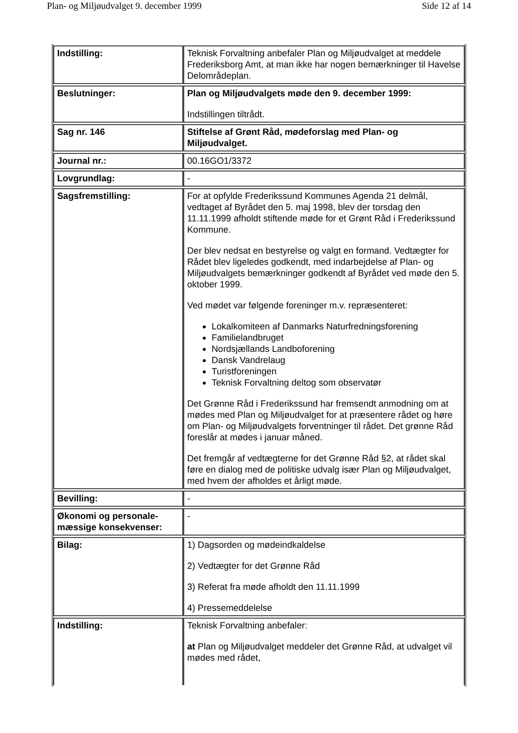Plan- og Miljøudvalget 9. december 1999 Side 12 af 14
| Indstilling: | Teknisk Forvaltning anbefaler Plan og Miljøudvalget at meddele Frederiksborg Amt, at man ikke har nogen bemærkninger til Havelse Delområdeplan. |
| Beslutninger: | Plan og Miljøudvalgets møde den 9. december 1999: Indstillingen tiltrådt. |
| Sag nr. 146 | Stiftelse af Grønt Råd, mødeforslag med Plan- og Miljøudvalget. |
| Journal nr.: | 00.16GO1/3372 |
| Lovgrundlag: | - |
| Sagsfremstilling: | For at opfylde Frederikssund Kommunes Agenda 21 delmål, vedtaget af Byrådet den 5. maj 1998, blev der torsdag den 11.11.1999 afholdt stiftende møde for et Grønt Råd i Frederikssund Kommune. Der blev nedsat en bestyrelse og valgt en formand. Vedtægter for Rådet blev ligeledes godkendt, med indarbejdelse af Plan- og Miljøudvalgets bemærkninger godkendt af Byrådet ved møde den 5. oktober 1999. Ved mødet var følgende foreninger m.v. repræsenteret: Lokalkomiteen af Danmarks Naturfredningsforening Familielandbruget Nordsjællands Landboforening Dansk Vandrelaug Turistforeningen Teknisk Forvaltning deltog som observatør Det Grønne Råd i Frederikssund har fremsendt anmodning om at mødes med Plan og Miljøudvalget for at præsentere rådet og høre om Plan- og Miljøudvalgets forventninger til rådet. Det grønne Råd foreslår at mødes i januar måned. Det fremgår af vedtægterne for det Grønne Råd §2, at rådet skal føre en dialog med de politiske udvalg især Plan og Miljøudvalget, med hvem der afholdes et årligt møde. |
| Bevilling: | - |
| Økonomi og personale-mæssige konsekvenser: | - |
| Bilag: | 1) Dagsorden og mødeindkaldelse 2) Vedtægter for det Grønne Råd 3) Referat fra møde afholdt den 11.11.1999 4) Pressemeddelelse |
| Indstilling: | Teknisk Forvaltning anbefaler: at Plan og Miljøudvalget meddeler det Grønne Råd, at udvalget vil mødes med rådet, |